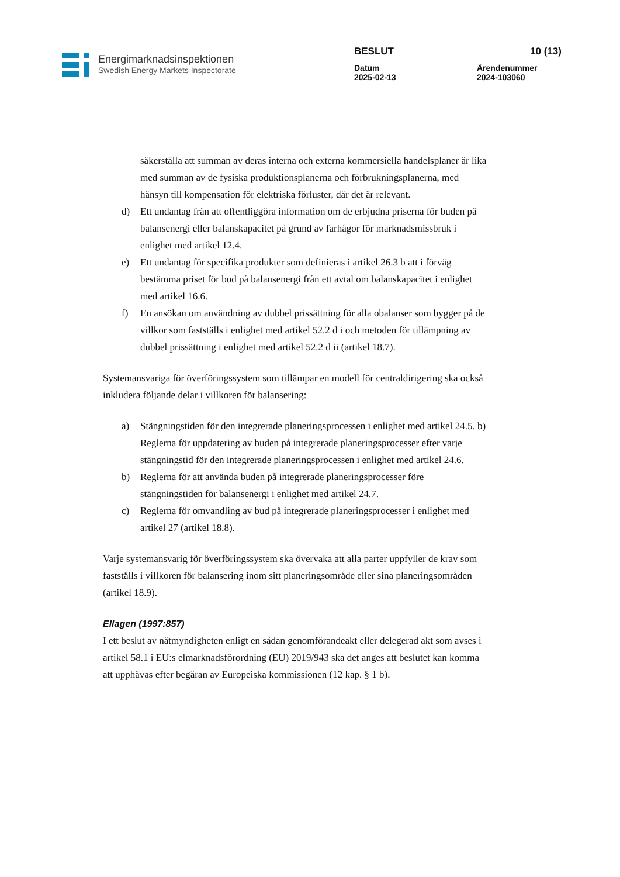Energimarknadsinspektionen
Swedish Energy Markets Inspectorate
BESLUT
Datum
2025-02-13
10 (13)
Ärendenummer
2024-103060
säkerställa att summan av deras interna och externa kommersiella handelsplaner är lika med summan av de fysiska produktionsplanerna och förbrukningsplanerna, med hänsyn till kompensation för elektriska förluster, där det är relevant.
d) Ett undantag från att offentliggöra information om de erbjudna priserna för buden på balansenergi eller balanskapacitet på grund av farhågor för marknadsmissbruk i enlighet med artikel 12.4.
e) Ett undantag för specifika produkter som definieras i artikel 26.3 b att i förväg bestämma priset för bud på balansenergi från ett avtal om balanskapacitet i enlighet med artikel 16.6.
f) En ansökan om användning av dubbel prissättning för alla obalanser som bygger på de villkor som fastställs i enlighet med artikel 52.2 d i och metoden för tillämpning av dubbel prissättning i enlighet med artikel 52.2 d ii (artikel 18.7).
Systemansvariga för överföringssystem som tillämpar en modell för centraldirigering ska också inkludera följande delar i villkoren för balansering:
a) Stängningstiden för den integrerade planeringsprocessen i enlighet med artikel 24.5. b) Reglerna för uppdatering av buden på integrerade planeringsprocesser efter varje stängningstid för den integrerade planeringsprocessen i enlighet med artikel 24.6.
b) Reglerna för att använda buden på integrerade planeringsprocesser före stängningstiden för balansenergi i enlighet med artikel 24.7.
c) Reglerna för omvandling av bud på integrerade planeringsprocesser i enlighet med artikel 27 (artikel 18.8).
Varje systemansvarig för överföringssystem ska övervaka att alla parter uppfyller de krav som fastställs i villkoren för balansering inom sitt planeringsområde eller sina planeringsområden (artikel 18.9).
Ellagen (1997:857)
I ett beslut av nätmyndigheten enligt en sådan genomförandeakt eller delegerad akt som avses i artikel 58.1 i EU:s elmarknadsförordning (EU) 2019/943 ska det anges att beslutet kan komma att upphävas efter begäran av Europeiska kommissionen (12 kap. § 1 b).